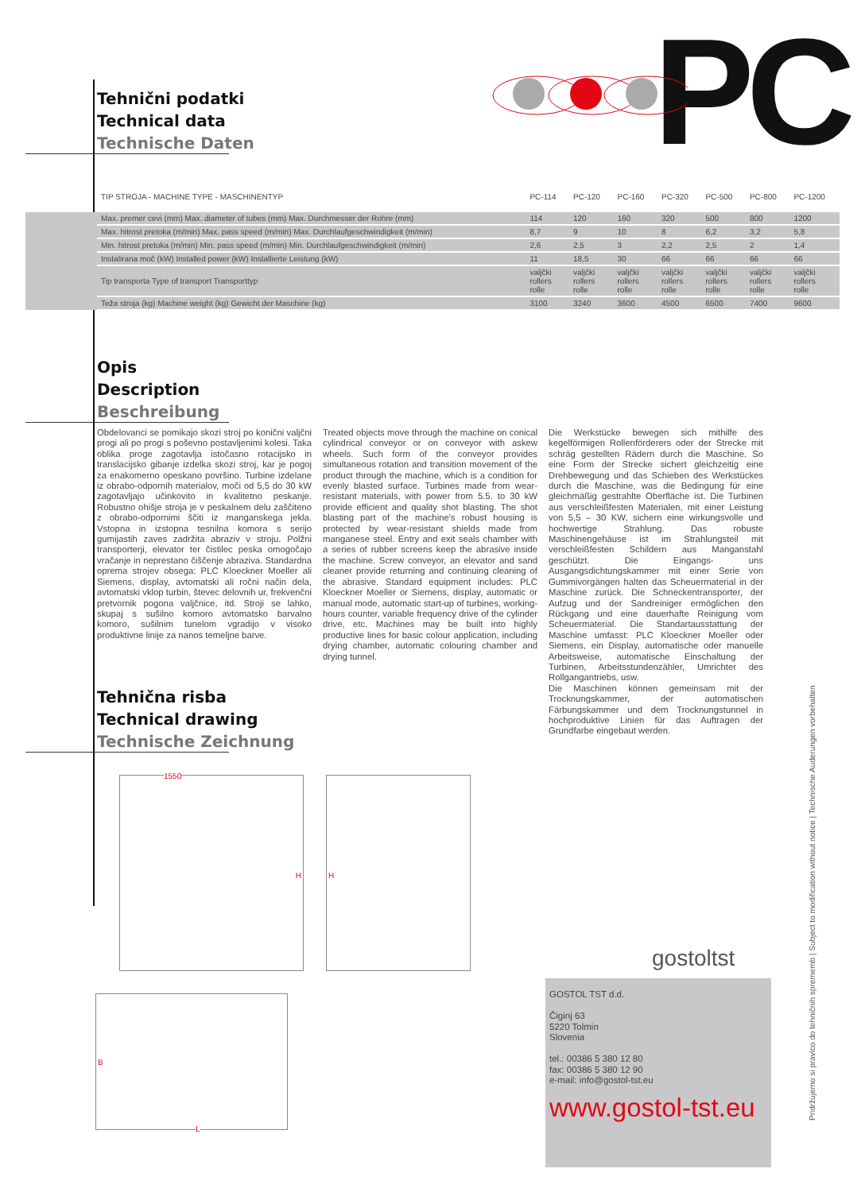Tehnični podatki
Technical data
Technische Daten
PC
| | TIP STROJA - MACHINE TYPE - MASCHINENTYP | PC-114 | PC-120 | PC-160 | PC-320 | PC-500 | PC-800 | PC-1200 |
| --- | --- | --- | --- | --- | --- | --- | --- | --- |
| | Max. premer cevi (mm) Max. diameter of tubes (mm) Max. Durchmesser der Rohre (mm) | 114 | 120 | 160 | 320 | 500 | 800 | 1200 |
| | Max. hitrost pretoka (m/min) Max. pass speed (m/min) Max. Durchlaufgeschwindigkeit (m/min) | 8,7 | 9 | 10 | 8 | 6,2 | 3,2 | 5,8 |
| | Min. hitrost pretoka (m/min) Min. pass speed (m/min) Min. Durchlaufgeschwindigkeit (m/min) | 2,6 | 2,5 | 3 | 2,2 | 2,5 | 2 | 1,4 |
| | Instalirana moč (kW) Installed power (kW) Installierte Leistung (kW) | 11 | 18,5 | 30 | 66 | 66 | 66 | 66 |
| | Tip transporta Type of transport Transporttyp | valjčki rollers rolle | valjčki rollers rolle | valjčki rollers rolle | valjčki rollers rolle | valjčki rollers rolle | valjčki rollers rolle | valjčki rollers rolle |
| | Teža stroja (kg) Machine weight (kg) Gewicht der Maschine (kg) | 3100 | 3240 | 3600 | 4500 | 6500 | 7400 | 9600 |
Opis
Description
Beschreibung
Obdelovanci se pomikajo skozi stroj po konični valjčni progi ali po progi s poševno postavljenimi kolesi. Taka oblika proge zagotavlja istočasno rotacijsko in translacijsko gibanje izdelka skozi stroj, kar je pogoj za enakomerno opeskano površino. Turbine izdelane iz obrabo-odpornih materialov, moči od 5,5 do 30 kW zagotavljajo učinkovito in kvalitetno peskanje. Robustno ohišje stroja je v peskalnem delu zaščiteno z obrabo-odpornimi ščiti iz manganskega jekla. Vstopna in izstopna tesnilna komora s serijo gumijastih zaves zadržita abraziv v stroju. Polžni transporterji, elevator ter čistilec peska omogočajo vračanje in neprestano čiščenje abraziva. Standardna oprema strojev obsega: PLC Kloeckner Moeller ali Siemens, display, avtomatski ali ročni način dela, avtomatski vklop turbin, števec delovnih ur, frekvenčni pretvornik pogona valjčnice, itd. Stroji se lahko, skupaj s sušilno komoro avtomatsko barvalno komoro, sušilnim tunelom vgradijo v visoko produktivne linije za nanos temeljne barve.
Treated objects move through the machine on conical cylindrical conveyor or on conveyor with askew wheels. Such form of the conveyor provides simultaneous rotation and transition movement of the product through the machine, which is a condition for evenly blasted surface. Turbines made from wear-resistant materials, with power from 5.5. to 30 kW provide efficient and quality shot blasting. The shot blasting part of the machine's robust housing is protected by wear-resistant shields made from manganese steel. Entry and exit seals chamber with a series of rubber screens keep the abrasive inside the machine. Screw conveyor, an elevator and sand cleaner provide returning and continuing cleaning of the abrasive. Standard equipment includes: PLC Kloeckner Moeller or Siemens, display, automatic or manual mode, automatic start-up of turbines, working-hours counter, variable frequency drive of the cylinder drive, etc. Machines may be built into highly productive lines for basic colour application, including drying chamber, automatic colouring chamber and drying tunnel.
Die Werkstücke bewegen sich mithilfe des kegelförmigen Rollenförderers oder der Strecke mit schräg gestellten Rädern durch die Maschine. So eine Form der Strecke sichert gleichzeitig eine Drehbewegung und das Schieben des Werkstückes durch die Maschine, was die Bedingung für eine gleichmäßig gestrahlte Oberfläche ist. Die Turbinen aus verschleißfesten Materialen, mit einer Leistung von 5,5 – 30 KW, sichern eine wirkungsvolle und hochwertige Strahlung. Das robuste Maschinengehäuse ist im Strahlungsteil mit verschleißfesten Schildern aus Manganstahl geschützt. Die Eingangs- uns Ausgangsdichtungskammer mit einer Serie von Gummivorgängen halten das Scheuermaterial in der Maschine zurück. Die Schneckentransporter, der Aufzug und der Sandreiniger ermöglichen den Rückgang und eine dauerhafte Reinigung vom Scheuermaterial. Die Standartausstattung der Maschine umfasst: PLC Kloeckner Moeller oder Siemens, ein Display, automatische oder manuelle Arbeitsweise, automatische Einschaltung der Turbinen, Arbeitsstundenzähler, Umrichter des Rollgangantriebs, usw.
Die Maschinen können gemeinsam mit der Trocknungskammer, der automatischen Färbungskammer und dem Trocknungstunnel in hochproduktive Linien für das Auftragen der Grundfarbe eingebaut werden.
Tehnična risba
Technical drawing
Technische Zeichnung
1550
H
H
B
L
gostoltst
GOSTOL TST d.d.
Čiginj 63
5220 Tolmin
Slovenia
tel.: 00386 5 380 12 80
fax: 00386 5 380 12 90
e-mail: info@gostol-tst.eu
www.gostol-tst.eu
Pridržujemo si pravico do tehničnih sprememb | Subject to modification without notice | Technische Auderungen vorbehalten